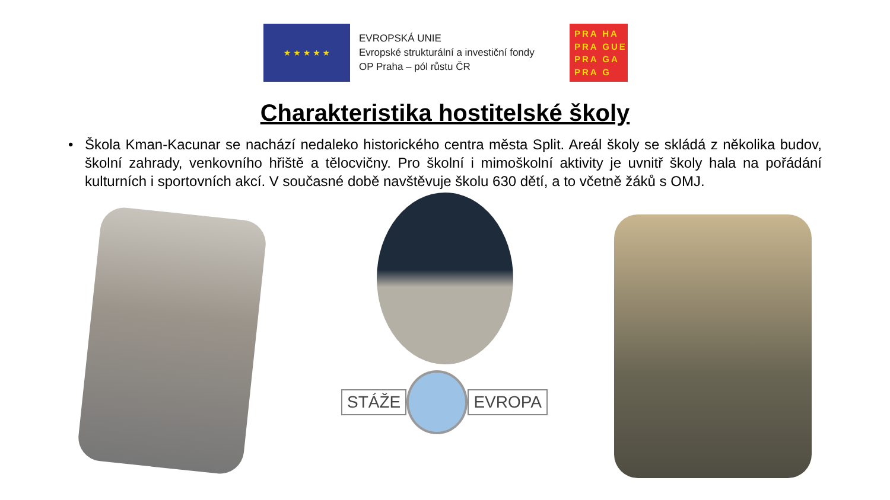★ ★ ★ ★ ★
EVROPSKÁ UNIE
Evropské strukturální a investiční fondy
OP Praha – pól růstu ČR
PRA HA
PRA GUE
PRA GA
PRA G
Charakteristika hostitelské školy
• Škola Kman-Kacunar se nachází nedaleko historického centra města Split. Areál školy se skládá z několika budov, školní zahrady, venkovního hřiště a tělocvičny. Pro školní i mimoškolní aktivity je uvnitř školy hala na pořádání kulturních i sportovních akcí. V současné době navštěvuje školu 630 dětí, a to včetně žáků s OMJ.
STÁŽE EVROPA